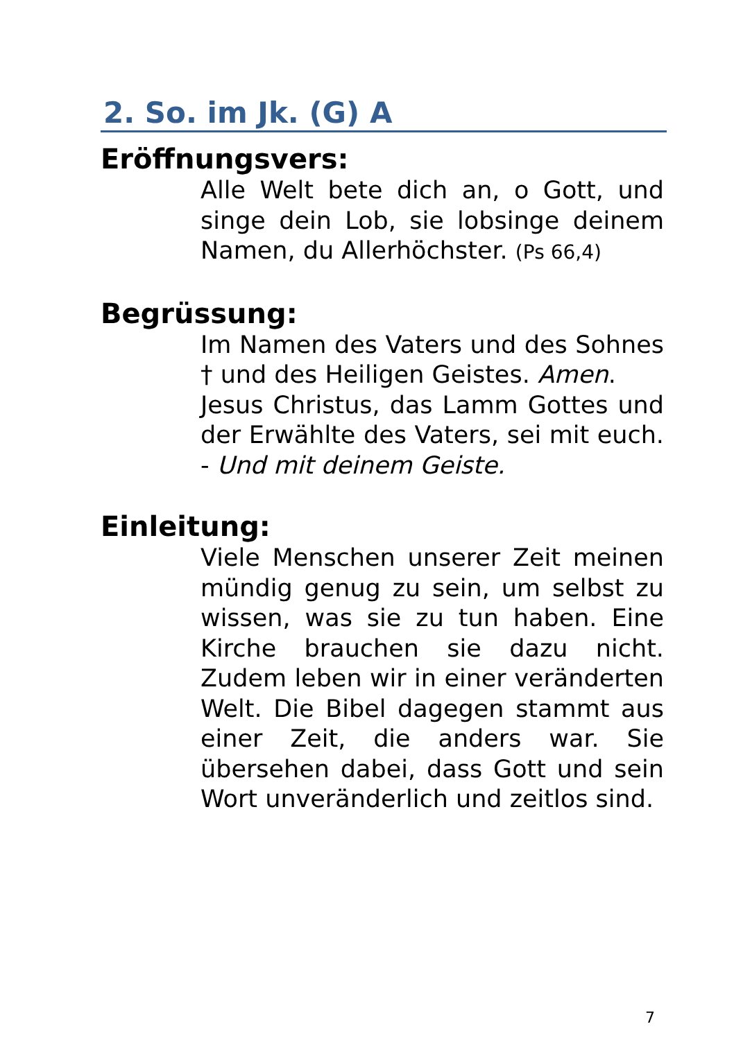2. So. im Jk. (G) A
Eröffnungsvers:
Alle Welt bete dich an, o Gott, und singe dein Lob, sie lobsinge deinem Namen, du Allerhöchster. (Ps 66,4)
Begrüssung:
Im Namen des Vaters und des Sohnes † und des Heiligen Geistes. Amen.
Jesus Christus, das Lamm Gottes und der Erwählte des Vaters, sei mit euch. - Und mit deinem Geiste.
Einleitung:
Viele Menschen unserer Zeit meinen mündig genug zu sein, um selbst zu wissen, was sie zu tun haben. Eine Kirche brauchen sie dazu nicht. Zudem leben wir in einer veränderten Welt. Die Bibel dagegen stammt aus einer Zeit, die anders war. Sie übersehen dabei, dass Gott und sein Wort unveränderlich und zeitlos sind.
7